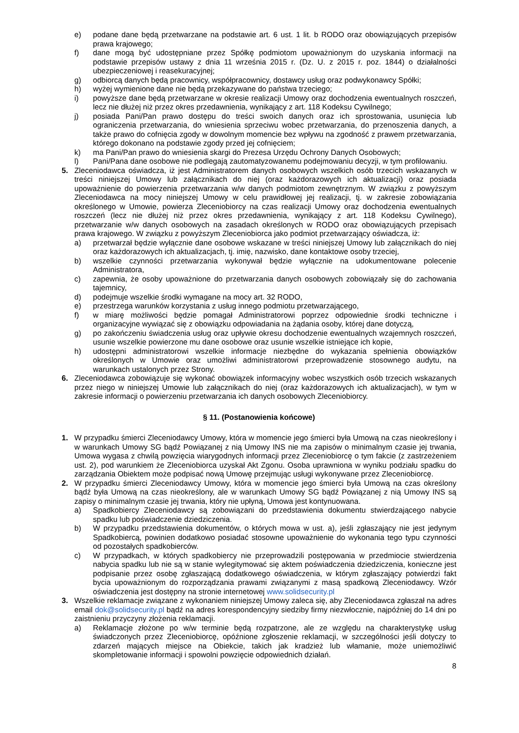e) podane dane będą przetwarzane na podstawie art. 6 ust. 1 lit. b RODO oraz obowiązujących przepisów prawa krajowego;
f) dane mogą być udostępniane przez Spółkę podmiotom upoważnionym do uzyskania informacji na podstawie przepisów ustawy z dnia 11 września 2015 r. (Dz. U. z 2015 r. poz. 1844) o działalności ubezpieczeniowej i reasekuracyjnej;
g) odbiorcą danych będą pracownicy, współpracownicy, dostawcy usług oraz podwykonawcy Spółki;
h) wyżej wymienione dane nie będą przekazywane do państwa trzeciego;
i) powyższe dane będą przetwarzane w okresie realizacji Umowy oraz dochodzenia ewentualnych roszczeń, lecz nie dłużej niż przez okres przedawnienia, wynikający z art. 118 Kodeksu Cywilnego;
j) posiada Pani/Pan prawo dostępu do treści swoich danych oraz ich sprostowania, usunięcia lub ograniczenia przetwarzania, do wniesienia sprzeciwu wobec przetwarzania, do przenoszenia danych, a także prawo do cofnięcia zgody w dowolnym momencie bez wpływu na zgodność z prawem przetwarzania, którego dokonano na podstawie zgody przed jej cofnięciem;
k) ma Pani/Pan prawo do wniesienia skargi do Prezesa Urzędu Ochrony Danych Osobowych;
l) Pani/Pana dane osobowe nie podlegają zautomatyzowanemu podejmowaniu decyzji, w tym profilowaniu.
5. Zleceniodawca oświadcza, iż jest Administratorem danych osobowych wszelkich osób trzecich wskazanych w treści niniejszej Umowy lub załącznikach do niej (oraz każdorazowych ich aktualizacji) oraz posiada upoważnienie do powierzenia przetwarzania w/w danych podmiotom zewnętrznym. W związku z powyższym Zleceniodawca na mocy niniejszej Umowy w celu prawidłowej jej realizacji, tj. w zakresie zobowiązania określonego w Umowie, powierza Zleceniobiorcy na czas realizacji Umowy oraz dochodzenia ewentualnych roszczeń (lecz nie dłużej niż przez okres przedawnienia, wynikający z art. 118 Kodeksu Cywilnego), przetwarzanie w/w danych osobowych na zasadach określonych w RODO oraz obowiązujących przepisach prawa krajowego. W związku z powyższym Zleceniobiorca jako podmiot przetwarzający oświadcza, iż:
a) przetwarzał będzie wyłącznie dane osobowe wskazane w treści niniejszej Umowy lub załącznikach do niej oraz każdorazowych ich aktualizacjach, tj. imię, nazwisko, dane kontaktowe osoby trzeciej,
b) wszelkie czynności przetwarzania wykonywał będzie wyłącznie na udokumentowane polecenie Administratora,
c) zapewnia, że osoby upoważnione do przetwarzania danych osobowych zobowiązały się do zachowania tajemnicy,
d) podejmuje wszelkie środki wymagane na mocy art. 32 RODO,
e) przestrzega warunków korzystania z usług innego podmiotu przetwarzającego,
f) w miarę możliwości będzie pomagał Administratorowi poprzez odpowiednie środki techniczne i organizacyjne wywiązać się z obowiązku odpowiadania na żądania osoby, której dane dotyczą,
g) po zakończeniu świadczenia usług oraz upływie okresu dochodzenie ewentualnych wzajemnych roszczeń, usunie wszelkie powierzone mu dane osobowe oraz usunie wszelkie istniejące ich kopie,
h) udostępni administratorowi wszelkie informacje niezbędne do wykazania spełnienia obowiązków określonych w Umowie oraz umożliwi administratorowi przeprowadzenie stosownego audytu, na warunkach ustalonych przez Strony.
6. Zleceniodawca zobowiązuje się wykonać obowiązek informacyjny wobec wszystkich osób trzecich wskazanych przez niego w niniejszej Umowie lub załącznikach do niej (oraz każdorazowych ich aktualizacjach), w tym w zakresie informacji o powierzeniu przetwarzania ich danych osobowych Zleceniobiorcy.
§ 11. (Postanowienia końcowe)
1. W przypadku śmierci Zleceniodawcy Umowy, która w momencie jego śmierci była Umową na czas nieokreślony i w warunkach Umowy SG bądź Powiązanej z nią Umowy INS nie ma zapisów o minimalnym czasie jej trwania, Umowa wygasa z chwilą powzięcia wiarygodnych informacji przez Zleceniobiorcę o tym fakcie (z zastrzeżeniem ust. 2), pod warunkiem że Zleceniobiorca uzyskał Akt Zgonu. Osoba uprawniona w wyniku podziału spadku do zarządzania Obiektem może podpisać nową Umowę przejmując usługi wykonywane przez Zleceniobiorcę.
2. W przypadku śmierci Zleceniodawcy Umowy, która w momencie jego śmierci była Umową na czas określony bądź była Umową na czas nieokreślony, ale w warunkach Umowy SG bądź Powiązanej z nią Umowy INS są zapisy o minimalnym czasie jej trwania, który nie upłyną, Umowa jest kontynuowana.
a) Spadkobiercy Zleceniodawcy są zobowiązani do przedstawienia dokumentu stwierdzającego nabycie spadku lub poświadczenie dziedziczenia.
b) W przypadku przedstawienia dokumentów, o których mowa w ust. a), jeśli zgłaszający nie jest jedynym Spadkobiercą, powinien dodatkowo posiadać stosowne upoważnienie do wykonania tego typu czynności od pozostałych spadkobierców.
c) W przypadkach, w których spadkobiercy nie przeprowadzili postępowania w przedmiocie stwierdzenia nabycia spadku lub nie są w stanie wylegitymować się aktem poświadczenia dziedziczenia, konieczne jest podpisanie przez osobę zgłaszającą dodatkowego oświadczenia, w którym zgłaszający potwierdzi fakt bycia upoważnionym do rozporządzania prawami związanymi z masą spadkową Zleceniodawcy. Wzór oświadczenia jest dostępny na stronie internetowej www.solidsecurity.pl
3. Wszelkie reklamacje związane z wykonaniem niniejszej Umowy zaleca się, aby Zleceniodawca zgłaszał na adres email dok@solidsecurity.pl bądź na adres korespondencyjny siedziby firmy niezwłocznie, najpóźniej do 14 dni po zaistnieniu przyczyny złożenia reklamacji.
a) Reklamacje złożone po w/w terminie będą rozpatrzone, ale ze względu na charakterystykę usług świadczonych przez Zleceniobiorcę, opóźnione zgłoszenie reklamacji, w szczególności jeśli dotyczy to zdarzeń mających miejsce na Obiekcie, takich jak kradzież lub włamanie, może uniemożliwić skompletowanie informacji i spowolni powzięcie odpowiednich działań.
8